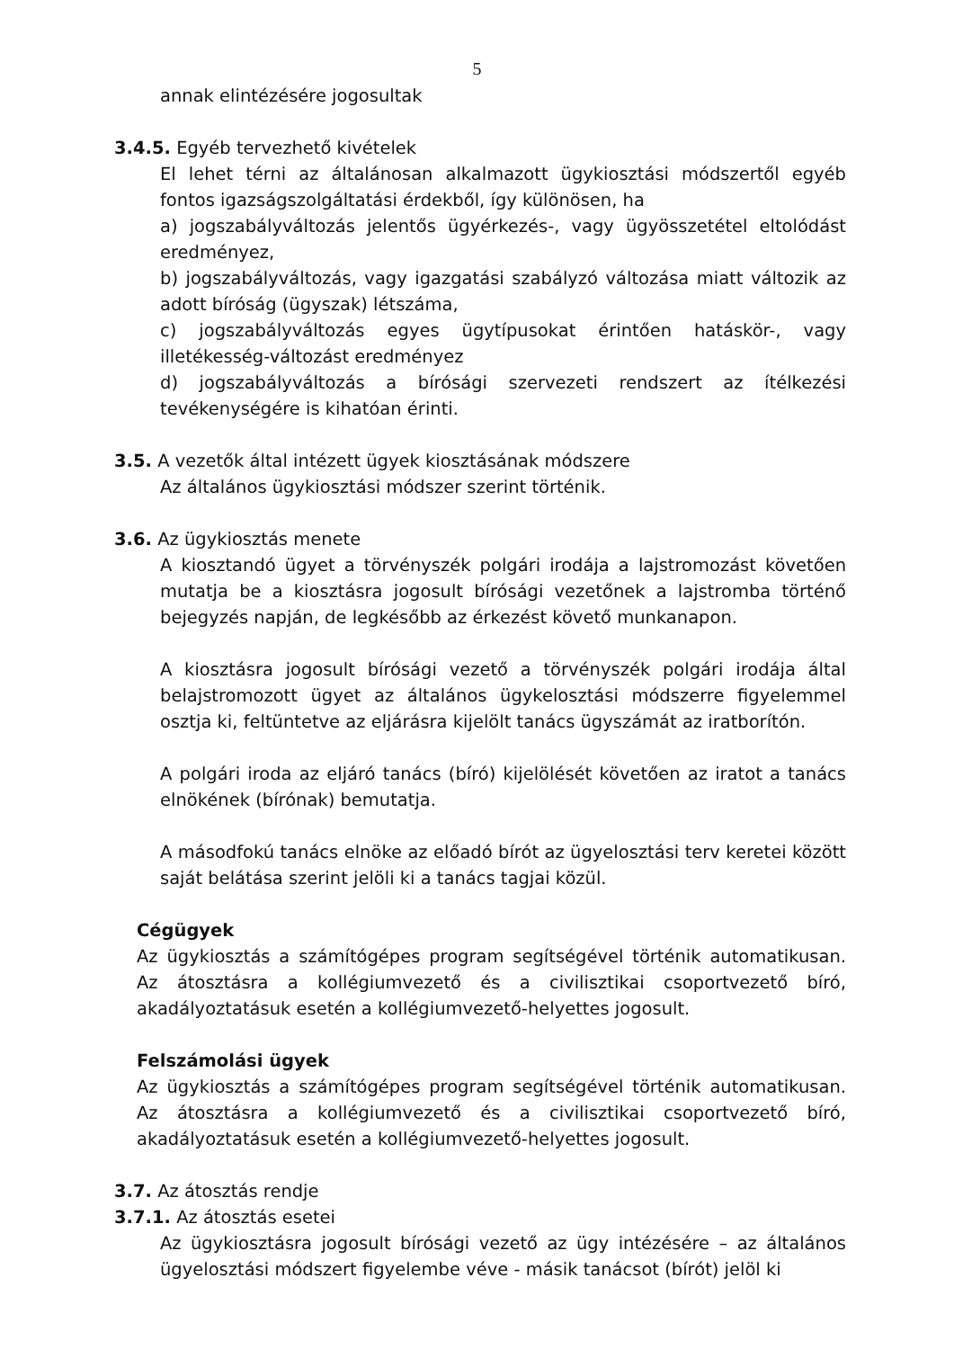5
annak elintézésére jogosultak
3.4.5. Egyéb tervezhető kivételek
El lehet térni az általánosan alkalmazott ügykiosztási módszertől egyéb fontos igazságszolgáltatási érdekből, így különösen, ha
a) jogszabályváltozás jelentős ügyérkezés-, vagy ügyösszetétel eltolódást eredményez,
b) jogszabályváltozás, vagy igazgatási szabályzó változása miatt változik az adott bíróság (ügyszak) létszáma,
c) jogszabályváltozás egyes ügytípusokat érintően hatáskör-, vagy illetékesség-változást eredményez
d) jogszabályváltozás a bírósági szervezeti rendszert az ítélkezési tevékenységére is kihatóan érinti.
3.5. A vezetők által intézett ügyek kiosztásának módszere
Az általános ügykiosztási módszer szerint történik.
3.6. Az ügykiosztás menete
A kiosztandó ügyet a törvényszék polgári irodája a lajstromozást követően mutatja be a kiosztásra jogosult bírósági vezetőnek a lajstromba történő bejegyzés napján, de legkésőbb az érkezést követő munkanapon.
A kiosztásra jogosult bírósági vezető a törvényszék polgári irodája által belajstromozott ügyet az általános ügykelosztási módszerre figyelemmel osztja ki, feltüntetve az eljárásra kijelölt tanács ügyszámát az iratborítón.
A polgári iroda az eljáró tanács (bíró) kijelölését követően az iratot a tanács elnökének (bírónak) bemutatja.
A másodfokú tanács elnöke az előadó bírót az ügyelosztási terv keretei között saját belátása szerint jelöli ki a tanács tagjai közül.
Cégügyek
Az ügykiosztás a számítógépes program segítségével történik automatikusan. Az átosztásra a kollégiumvezető és a civilisztikai csoportvezető bíró, akadályoztatásuk esetén a kollégiumvezető-helyettes jogosult.
Felszámolási ügyek
Az ügykiosztás a számítógépes program segítségével történik automatikusan. Az átosztásra a kollégiumvezető és a civilisztikai csoportvezető bíró, akadályoztatásuk esetén a kollégiumvezető-helyettes jogosult.
3.7. Az átosztás rendje
3.7.1. Az átosztás esetei
Az ügykiosztásra jogosult bírósági vezető az ügy intézésére – az általános ügyelosztási módszert figyelembe véve - másik tanácsot (bírót) jelöl ki